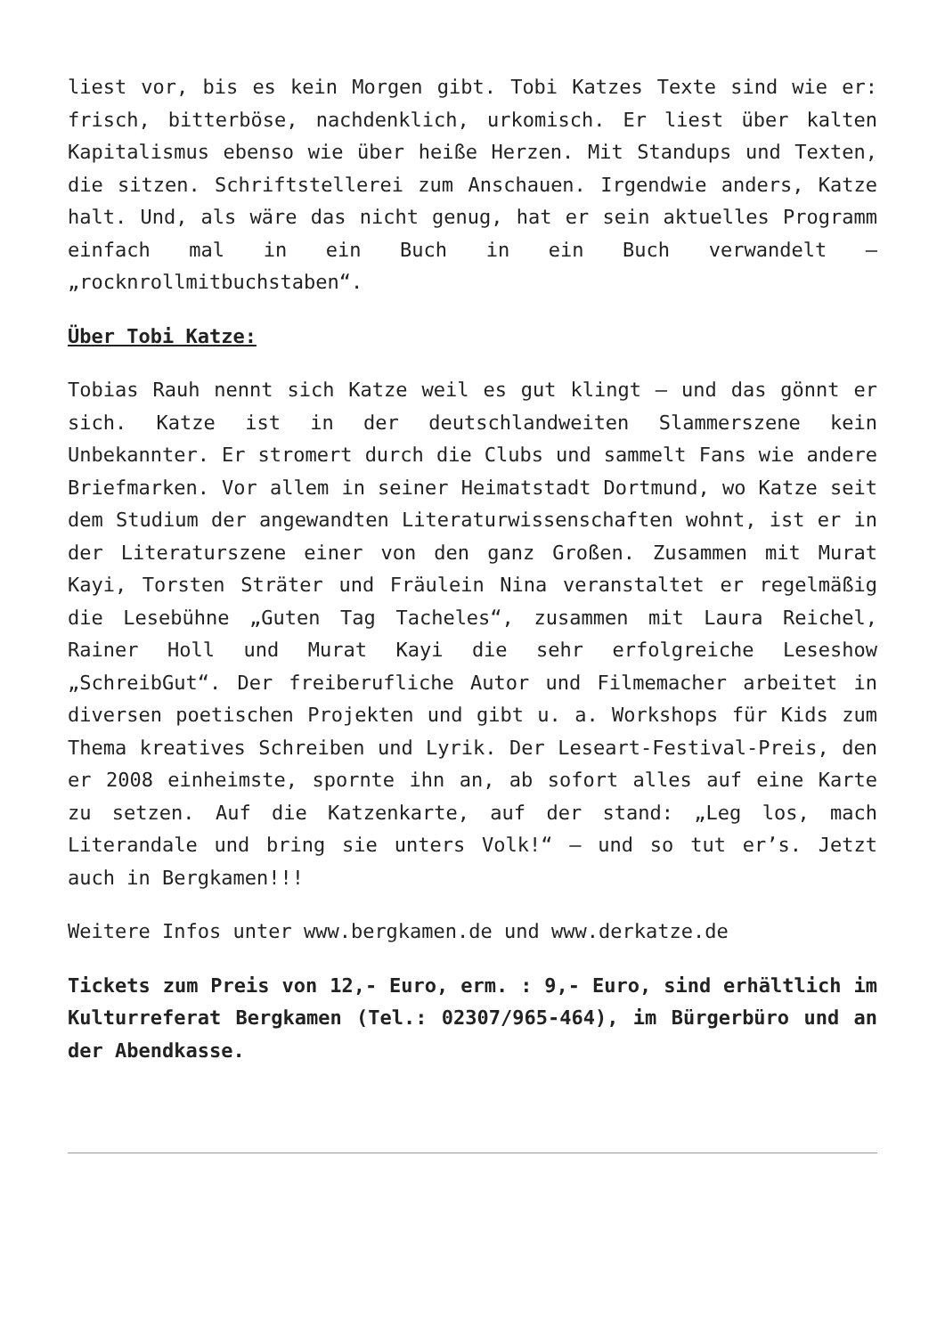liest vor, bis es kein Morgen gibt. Tobi Katzes Texte sind wie er: frisch, bitterböse, nachdenklich, urkomisch. Er liest über kalten Kapitalismus ebenso wie über heiße Herzen. Mit Standups und Texten, die sitzen. Schriftstellerei zum Anschauen. Irgendwie anders, Katze halt. Und, als wäre das nicht genug, hat er sein aktuelles Programm einfach mal in ein Buch in ein Buch verwandelt – „rocknrollmitbuchstaben“.
Über Tobi Katze:
Tobias Rauh nennt sich Katze weil es gut klingt – und das gönnt er sich. Katze ist in der deutschlandweiten Slammerszene kein Unbekannter. Er stromert durch die Clubs und sammelt Fans wie andere Briefmarken. Vor allem in seiner Heimatstadt Dortmund, wo Katze seit dem Studium der angewandten Literaturwissenschaften wohnt, ist er in der Literaturszene einer von den ganz Großen. Zusammen mit Murat Kayi, Torsten Sträter und Fräulein Nina veranstaltet er regelmäßig die Lesebühne „Guten Tag Tacheles“, zusammen mit Laura Reichel, Rainer Holl und Murat Kayi die sehr erfolgreiche Leseshow „SchreibGut“. Der freiberufliche Autor und Filmemacher arbeitet in diversen poetischen Projekten und gibt u. a. Workshops für Kids zum Thema kreatives Schreiben und Lyrik. Der Leseart-Festival-Preis, den er 2008 einheimste, spornte ihn an, ab sofort alles auf eine Karte zu setzen. Auf die Katzenkarte, auf der stand: „Leg los, mach Literandale und bring sie unters Volk!“ – und so tut er’s. Jetzt auch in Bergkamen!!!
Weitere Infos unter www.bergkamen.de und www.derkatze.de
Tickets zum Preis von 12,- Euro, erm. : 9,- Euro, sind erhältlich im Kulturreferat Bergkamen (Tel.: 02307/965-464), im Bürgerbüro und an der Abendkasse.